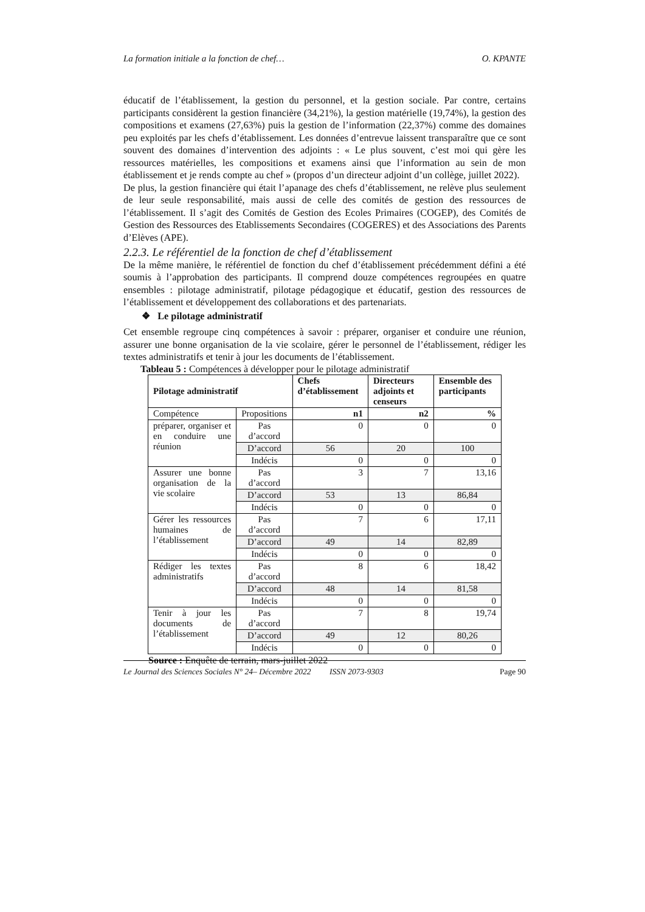La formation initiale a la fonction de chef… O. KPANTE
éducatif de l’établissement, la gestion du personnel, et la gestion sociale. Par contre, certains participants considèrent la gestion financière (34,21%), la gestion matérielle (19,74%), la gestion des compositions et examens (27,63%) puis la gestion de l’information (22,37%) comme des domaines peu exploités par les chefs d’établissement. Les données d’entrevue laissent transparaître que ce sont souvent des domaines d’intervention des adjoints : « Le plus souvent, c’est moi qui gère les ressources matérielles, les compositions et examens ainsi que l’information au sein de mon établissement et je rends compte au chef » (propos d’un directeur adjoint d’un collège, juillet 2022).
De plus, la gestion financière qui était l’apanage des chefs d’établissement, ne relève plus seulement de leur seule responsabilité, mais aussi de celle des comités de gestion des ressources de l’établissement. Il s’agit des Comités de Gestion des Ecoles Primaires (COGEP), des Comités de Gestion des Ressources des Etablissements Secondaires (COGERES) et des Associations des Parents d’Elèves (APE).
2.2.3. Le référentiel de la fonction de chef d’établissement
De la même manière, le référentiel de fonction du chef d’établissement précédemment défini a été soumis à l’approbation des participants. Il comprend douze compétences regroupées en quatre ensembles : pilotage administratif, pilotage pédagogique et éducatif, gestion des ressources de l’établissement et développement des collaborations et des partenariats.
❖ Le pilotage administratif
Cet ensemble regroupe cinq compétences à savoir : préparer, organiser et conduire une réunion, assurer une bonne organisation de la vie scolaire, gérer le personnel de l’établissement, rédiger les textes administratifs et tenir à jour les documents de l’établissement.
Tableau 5 : Compétences à développer pour le pilotage administratif
| Pilotage administratif | | Chefs d’établissement | Directeurs adjoints et censeurs | Ensemble des participants |
| --- | --- | --- | --- | --- |
| Compétence | Propositions | n1 | n2 | % |
| préparer, organiser et en conduire une réunion | Pas d’accord | 0 | 0 | 0 |
| | D’accord | 56 | 20 | 100 |
| | Indécis | 0 | 0 | 0 |
| Assurer une bonne organisation de la vie scolaire | Pas d’accord | 3 | 7 | 13,16 |
| | D’accord | 53 | 13 | 86,84 |
| | Indécis | 0 | 0 | 0 |
| Gérer les ressources humaines de l’établissement | Pas d’accord | 7 | 6 | 17,11 |
| | D’accord | 49 | 14 | 82,89 |
| | Indécis | 0 | 0 | 0 |
| Rédiger les textes administratifs | Pas d’accord | 8 | 6 | 18,42 |
| | D’accord | 48 | 14 | 81,58 |
| | Indécis | 0 | 0 | 0 |
| Tenir à jour les documents de l’établissement | Pas d’accord | 7 | 8 | 19,74 |
| | D’accord | 49 | 12 | 80,26 |
| | Indécis | 0 | 0 | 0 |
Source : Enquête de terrain, mars-juillet 2022
Le Journal des Sciences Sociales N° 24– Décembre 2022 ISSN 2073-9303 Page 90